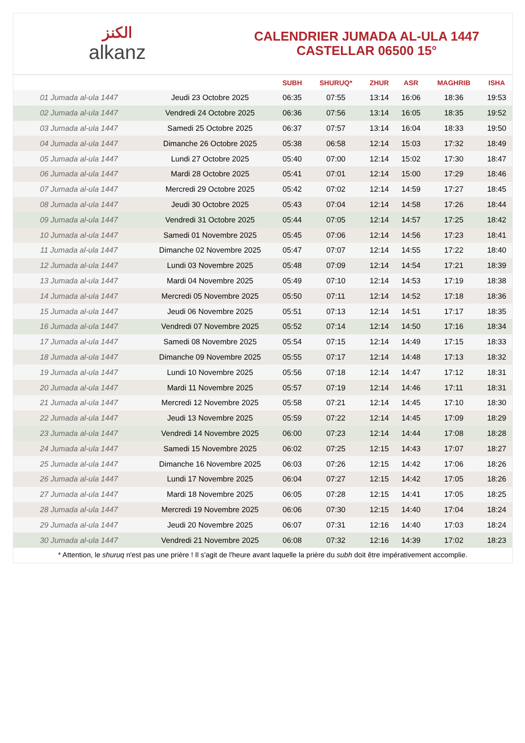الكنز
alkanz
CALENDRIER JUMADA AL-ULA 1447
CASTELLAR 06500 15°
| | | SUBH | SHURUQ* | ZHUR | ASR | MAGHRIB | ISHA |
| --- | --- | --- | --- | --- | --- | --- | --- |
| 01 Jumada al-ula 1447 | Jeudi 23 Octobre 2025 | 06:35 | 07:55 | 13:14 | 16:06 | 18:36 | 19:53 |
| 02 Jumada al-ula 1447 | Vendredi 24 Octobre 2025 | 06:36 | 07:56 | 13:14 | 16:05 | 18:35 | 19:52 |
| 03 Jumada al-ula 1447 | Samedi 25 Octobre 2025 | 06:37 | 07:57 | 13:14 | 16:04 | 18:33 | 19:50 |
| 04 Jumada al-ula 1447 | Dimanche 26 Octobre 2025 | 05:38 | 06:58 | 12:14 | 15:03 | 17:32 | 18:49 |
| 05 Jumada al-ula 1447 | Lundi 27 Octobre 2025 | 05:40 | 07:00 | 12:14 | 15:02 | 17:30 | 18:47 |
| 06 Jumada al-ula 1447 | Mardi 28 Octobre 2025 | 05:41 | 07:01 | 12:14 | 15:00 | 17:29 | 18:46 |
| 07 Jumada al-ula 1447 | Mercredi 29 Octobre 2025 | 05:42 | 07:02 | 12:14 | 14:59 | 17:27 | 18:45 |
| 08 Jumada al-ula 1447 | Jeudi 30 Octobre 2025 | 05:43 | 07:04 | 12:14 | 14:58 | 17:26 | 18:44 |
| 09 Jumada al-ula 1447 | Vendredi 31 Octobre 2025 | 05:44 | 07:05 | 12:14 | 14:57 | 17:25 | 18:42 |
| 10 Jumada al-ula 1447 | Samedi 01 Novembre 2025 | 05:45 | 07:06 | 12:14 | 14:56 | 17:23 | 18:41 |
| 11 Jumada al-ula 1447 | Dimanche 02 Novembre 2025 | 05:47 | 07:07 | 12:14 | 14:55 | 17:22 | 18:40 |
| 12 Jumada al-ula 1447 | Lundi 03 Novembre 2025 | 05:48 | 07:09 | 12:14 | 14:54 | 17:21 | 18:39 |
| 13 Jumada al-ula 1447 | Mardi 04 Novembre 2025 | 05:49 | 07:10 | 12:14 | 14:53 | 17:19 | 18:38 |
| 14 Jumada al-ula 1447 | Mercredi 05 Novembre 2025 | 05:50 | 07:11 | 12:14 | 14:52 | 17:18 | 18:36 |
| 15 Jumada al-ula 1447 | Jeudi 06 Novembre 2025 | 05:51 | 07:13 | 12:14 | 14:51 | 17:17 | 18:35 |
| 16 Jumada al-ula 1447 | Vendredi 07 Novembre 2025 | 05:52 | 07:14 | 12:14 | 14:50 | 17:16 | 18:34 |
| 17 Jumada al-ula 1447 | Samedi 08 Novembre 2025 | 05:54 | 07:15 | 12:14 | 14:49 | 17:15 | 18:33 |
| 18 Jumada al-ula 1447 | Dimanche 09 Novembre 2025 | 05:55 | 07:17 | 12:14 | 14:48 | 17:13 | 18:32 |
| 19 Jumada al-ula 1447 | Lundi 10 Novembre 2025 | 05:56 | 07:18 | 12:14 | 14:47 | 17:12 | 18:31 |
| 20 Jumada al-ula 1447 | Mardi 11 Novembre 2025 | 05:57 | 07:19 | 12:14 | 14:46 | 17:11 | 18:31 |
| 21 Jumada al-ula 1447 | Mercredi 12 Novembre 2025 | 05:58 | 07:21 | 12:14 | 14:45 | 17:10 | 18:30 |
| 22 Jumada al-ula 1447 | Jeudi 13 Novembre 2025 | 05:59 | 07:22 | 12:14 | 14:45 | 17:09 | 18:29 |
| 23 Jumada al-ula 1447 | Vendredi 14 Novembre 2025 | 06:00 | 07:23 | 12:14 | 14:44 | 17:08 | 18:28 |
| 24 Jumada al-ula 1447 | Samedi 15 Novembre 2025 | 06:02 | 07:25 | 12:15 | 14:43 | 17:07 | 18:27 |
| 25 Jumada al-ula 1447 | Dimanche 16 Novembre 2025 | 06:03 | 07:26 | 12:15 | 14:42 | 17:06 | 18:26 |
| 26 Jumada al-ula 1447 | Lundi 17 Novembre 2025 | 06:04 | 07:27 | 12:15 | 14:42 | 17:05 | 18:26 |
| 27 Jumada al-ula 1447 | Mardi 18 Novembre 2025 | 06:05 | 07:28 | 12:15 | 14:41 | 17:05 | 18:25 |
| 28 Jumada al-ula 1447 | Mercredi 19 Novembre 2025 | 06:06 | 07:30 | 12:15 | 14:40 | 17:04 | 18:24 |
| 29 Jumada al-ula 1447 | Jeudi 20 Novembre 2025 | 06:07 | 07:31 | 12:16 | 14:40 | 17:03 | 18:24 |
| 30 Jumada al-ula 1447 | Vendredi 21 Novembre 2025 | 06:08 | 07:32 | 12:16 | 14:39 | 17:02 | 18:23 |
* Attention, le shuruq n'est pas une prière ! Il s'agit de l'heure avant laquelle la prière du subh doit être impérativement accomplie.